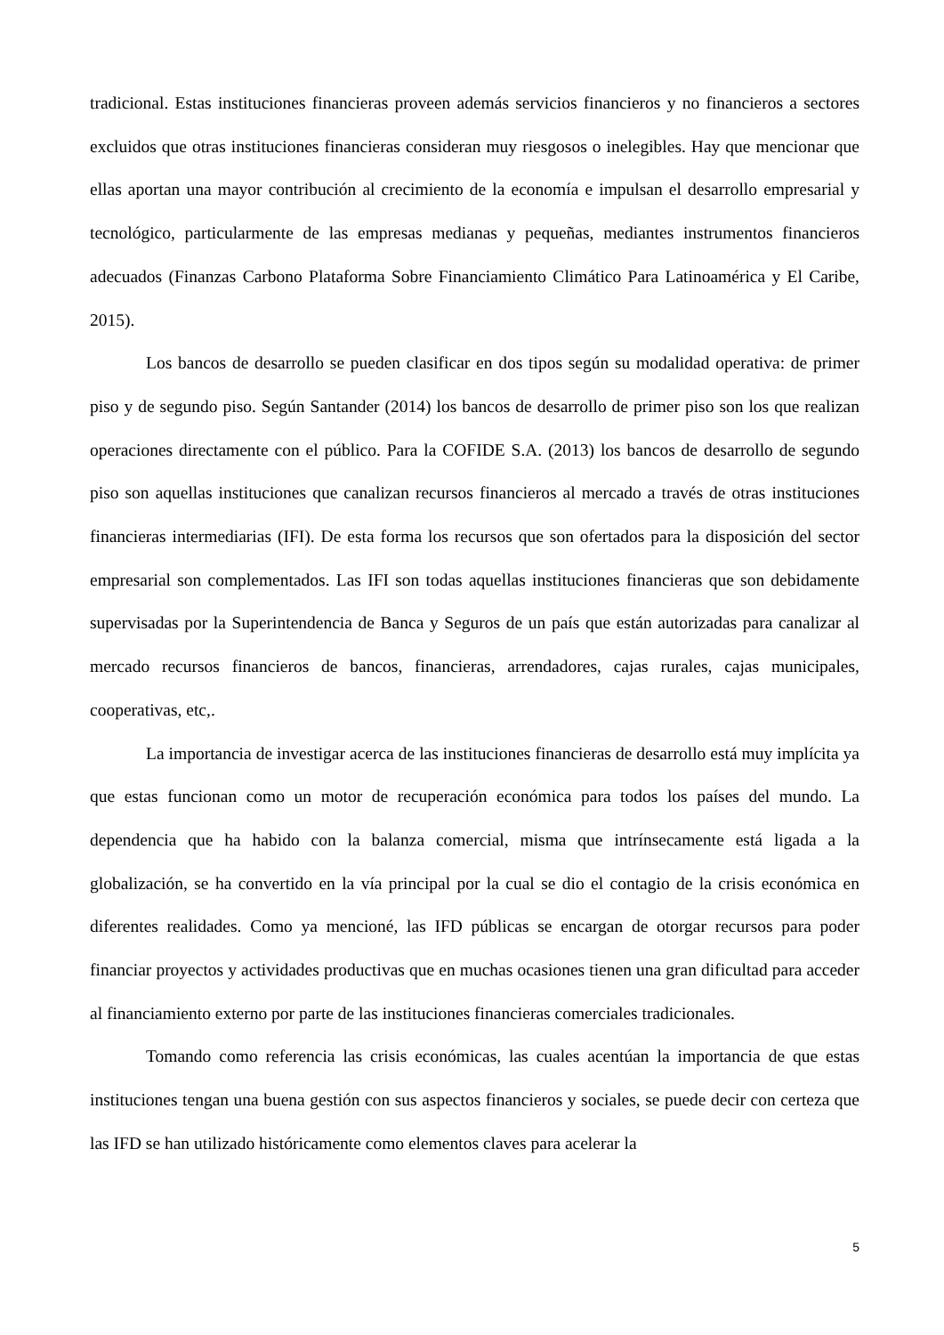tradicional. Estas instituciones financieras proveen además servicios financieros y no financieros a sectores excluidos que otras instituciones financieras consideran muy riesgosos o inelegibles. Hay que mencionar que ellas aportan una mayor contribución al crecimiento de la economía e impulsan el desarrollo empresarial y tecnológico, particularmente de las empresas medianas y pequeñas, mediantes instrumentos financieros adecuados (Finanzas Carbono Plataforma Sobre Financiamiento Climático Para Latinoamérica y El Caribe, 2015).
Los bancos de desarrollo se pueden clasificar en dos tipos según su modalidad operativa: de primer piso y de segundo piso. Según Santander (2014) los bancos de desarrollo de primer piso son los que realizan operaciones directamente con el público. Para la COFIDE S.A. (2013) los bancos de desarrollo de segundo piso son aquellas instituciones que canalizan recursos financieros al mercado a través de otras instituciones financieras intermediarias (IFI). De esta forma los recursos que son ofertados para la disposición del sector empresarial son complementados. Las IFI son todas aquellas instituciones financieras que son debidamente supervisadas por la Superintendencia de Banca y Seguros de un país que están autorizadas para canalizar al mercado recursos financieros de bancos, financieras, arrendadores, cajas rurales, cajas municipales, cooperativas, etc,.
La importancia de investigar acerca de las instituciones financieras de desarrollo está muy implícita ya que estas funcionan como un motor de recuperación económica para todos los países del mundo. La dependencia que ha habido con la balanza comercial, misma que intrínsecamente está ligada a la globalización, se ha convertido en la vía principal por la cual se dio el contagio de la crisis económica en diferentes realidades. Como ya mencioné, las IFD públicas se encargan de otorgar recursos para poder financiar proyectos y actividades productivas que en muchas ocasiones tienen una gran dificultad para acceder al financiamiento externo por parte de las instituciones financieras comerciales tradicionales.
Tomando como referencia las crisis económicas, las cuales acentúan la importancia de que estas instituciones tengan una buena gestión con sus aspectos financieros y sociales, se puede decir con certeza que las IFD se han utilizado históricamente como elementos claves para acelerar la
5